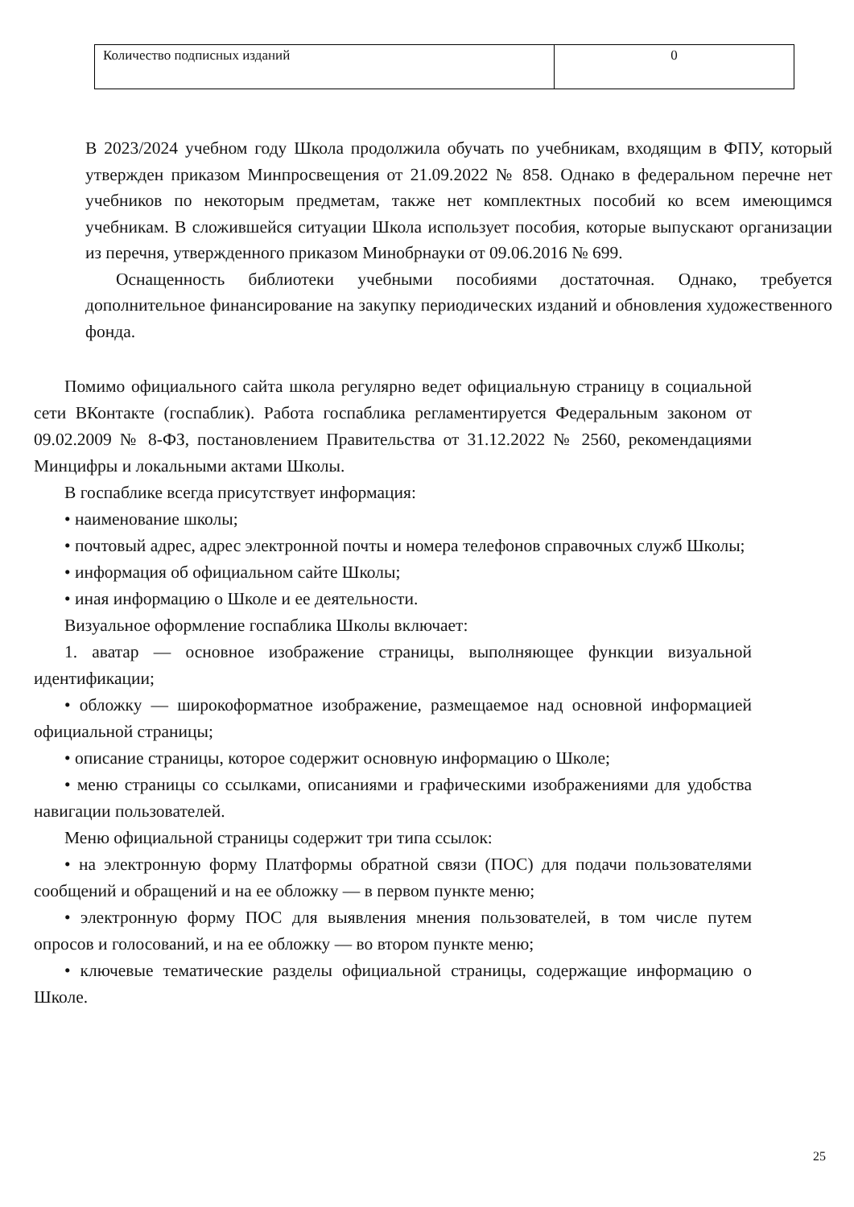| Количество подписных изданий | 0 |
В 2023/2024 учебном году Школа продолжила обучать по учебникам, входящим в ФПУ, который утвержден приказом Минпросвещения от 21.09.2022 № 858. Однако в федеральном перечне нет учебников по некоторым предметам, также нет комплектных пособий ко всем имеющимся учебникам. В сложившейся ситуации Школа использует пособия, которые выпускают организации из перечня, утвержденного приказом Минобрнауки от 09.06.2016 № 699.
Оснащенность библиотеки учебными пособиями достаточная. Однако, требуется дополнительное финансирование на закупку периодических изданий и обновления художественного фонда.
Помимо официального сайта школа регулярно ведет официальную страницу в социальной сети ВКонтакте (госпаблик). Работа госпаблика регламентируется Федеральным законом от 09.02.2009 № 8-ФЗ, постановлением Правительства от 31.12.2022 № 2560, рекомендациями Минцифры и локальными актами Школы.
В госпаблике всегда присутствует информация:
• наименование школы;
• почтовый адрес, адрес электронной почты и номера телефонов справочных служб Школы;
• информация об официальном сайте Школы;
• иная информацию о Школе и ее деятельности.
Визуальное оформление госпаблика Школы включает:
1. аватар — основное изображение страницы, выполняющее функции визуальной идентификации;
• обложку — широкоформатное изображение, размещаемое над основной информацией официальной страницы;
• описание страницы, которое содержит основную информацию о Школе;
• меню страницы со ссылками, описаниями и графическими изображениями для удобства навигации пользователей.
Меню официальной страницы содержит три типа ссылок:
• на электронную форму Платформы обратной связи (ПОС) для подачи пользователями сообщений и обращений и на ее обложку — в первом пункте меню;
• электронную форму ПОС для выявления мнения пользователей, в том числе путем опросов и голосований, и на ее обложку — во втором пункте меню;
• ключевые тематические разделы официальной страницы, содержащие информацию о Школе.
25